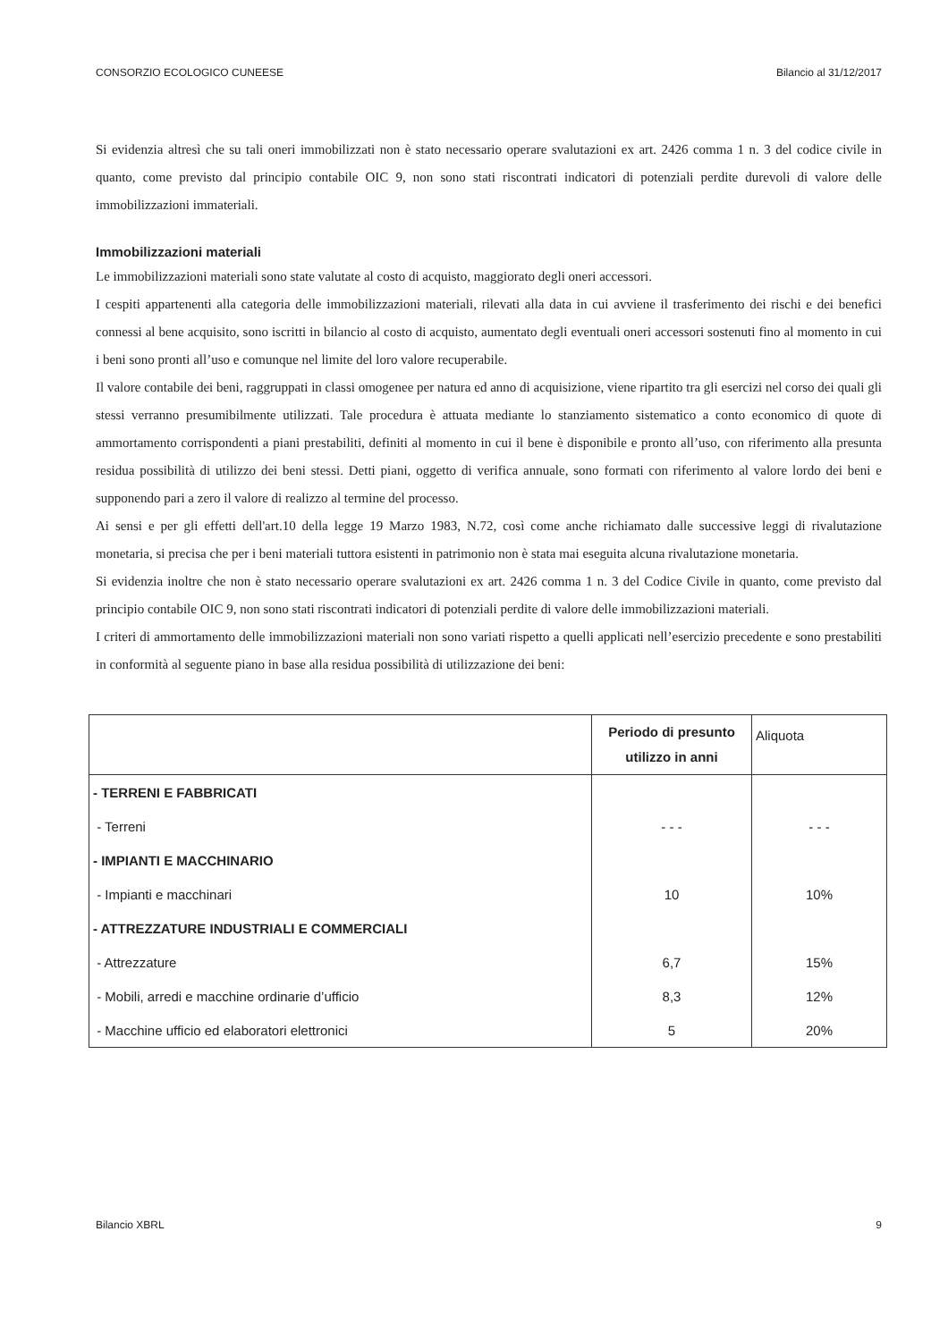CONSORZIO ECOLOGICO CUNEESE Bilancio al 31/12/2017
Si evidenzia altresì che su tali oneri immobilizzati non è stato necessario operare svalutazioni ex art. 2426 comma 1 n. 3 del codice civile in quanto, come previsto dal principio contabile OIC 9, non sono stati riscontrati indicatori di potenziali perdite durevoli di valore delle immobilizzazioni immateriali.
Immobilizzazioni materiali
Le immobilizzazioni materiali sono state valutate al costo di acquisto, maggiorato degli oneri accessori.
I cespiti appartenenti alla categoria delle immobilizzazioni materiali, rilevati alla data in cui avviene il trasferimento dei rischi e dei benefici connessi al bene acquisito, sono iscritti in bilancio al costo di acquisto, aumentato degli eventuali oneri accessori sostenuti fino al momento in cui i beni sono pronti all’uso e comunque nel limite del loro valore recuperabile.
Il valore contabile dei beni, raggruppati in classi omogenee per natura ed anno di acquisizione, viene ripartito tra gli esercizi nel corso dei quali gli stessi verranno presumibilmente utilizzati. Tale procedura è attuata mediante lo stanziamento sistematico a conto economico di quote di ammortamento corrispondenti a piani prestabiliti, definiti al momento in cui il bene è disponibile e pronto all’uso, con riferimento alla presunta residua possibilità di utilizzo dei beni stessi. Detti piani, oggetto di verifica annuale, sono formati con riferimento al valore lordo dei beni e supponendo pari a zero il valore di realizzo al termine del processo.
Ai sensi e per gli effetti dell'art.10 della legge 19 Marzo 1983, N.72, così come anche richiamato dalle successive leggi di rivalutazione monetaria, si precisa che per i beni materiali tuttora esistenti in patrimonio non è stata mai eseguita alcuna rivalutazione monetaria.
Si evidenzia inoltre che non è stato necessario operare svalutazioni ex art. 2426 comma 1 n. 3 del Codice Civile in quanto, come previsto dal principio contabile OIC 9, non sono stati riscontrati indicatori di potenziali perdite di valore delle immobilizzazioni materiali.
I criteri di ammortamento delle immobilizzazioni materiali non sono variati rispetto a quelli applicati nell’esercizio precedente e sono prestabiliti in conformità al seguente piano in base alla residua possibilità di utilizzazione dei beni:
| | Periodo di presunto utilizzo in anni | Aliquota |
| --- | --- | --- |
| - TERRENI E FABBRICATI | | |
| - Terreni | - - - | - - - |
| - IMPIANTI E MACCHINARIO | | |
| - Impianti e macchinari | 10 | 10% |
| - ATTREZZATURE INDUSTRIALI E COMMERCIALI | | |
| - Attrezzature | 6,7 | 15% |
| - Mobili, arredi e macchine ordinarie d’ufficio | 8,3 | 12% |
| - Macchine ufficio ed elaboratori elettronici | 5 | 20% |
Bilancio XBRL 9